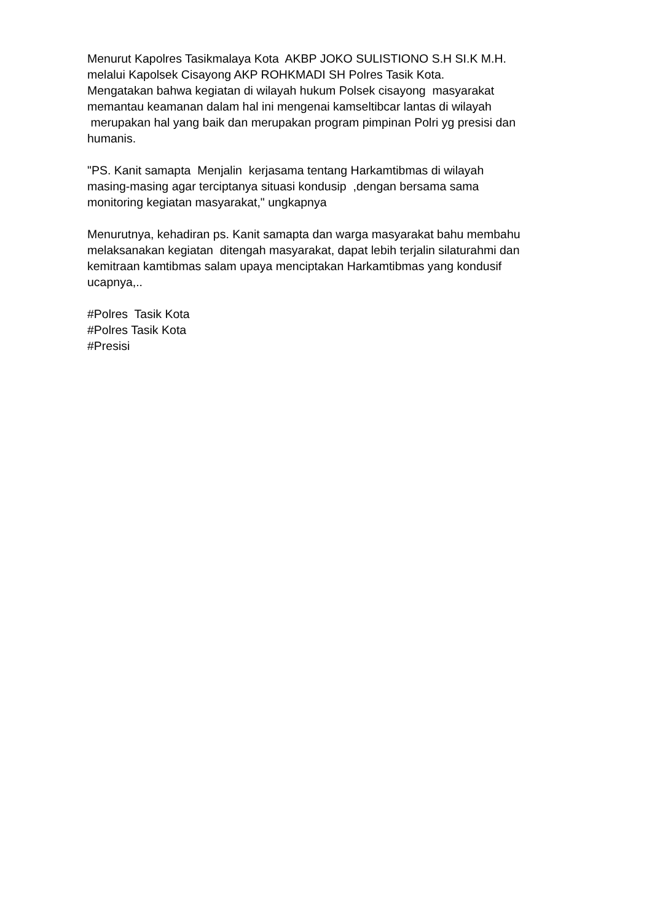Menurut Kapolres Tasikmalaya Kota AKBP JOKO SULISTIONO S.H SI.K M.H. melalui Kapolsek Cisayong AKP ROHKMADI SH Polres Tasik Kota. Mengatakan bahwa kegiatan di wilayah hukum Polsek cisayong masyarakat memantau keamanan dalam hal ini mengenai kamseltibcar lantas di wilayah merupakan hal yang baik dan merupakan program pimpinan Polri yg presisi dan humanis.
"PS. Kanit samapta Menjalin kerjasama tentang Harkamtibmas di wilayah masing-masing agar terciptanya situasi kondusip ,dengan bersama sama monitoring kegiatan masyarakat," ungkapnya
Menurutnya, kehadiran ps. Kanit samapta dan warga masyarakat bahu membahu melaksanakan kegiatan ditengah masyarakat, dapat lebih terjalin silaturahmi dan kemitraan kamtibmas salam upaya menciptakan Harkamtibmas yang kondusif ucapnya,..
#Polres Tasik Kota #Polres Tasik Kota #Presisi